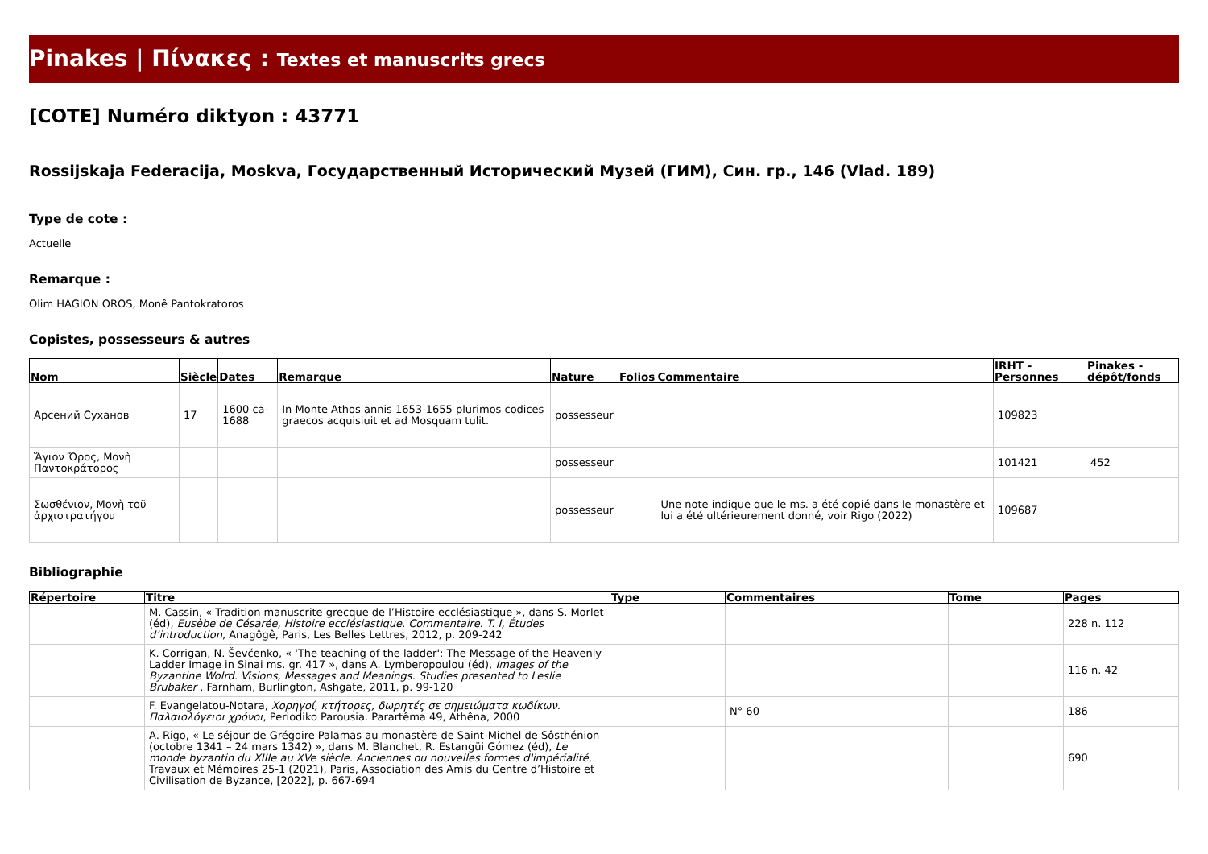Pinakes | Πίνακες : Textes et manuscrits grecs
[COTE] Numéro diktyon : 43771
Rossijskaja Federacija, Moskva, Государственный Исторический Музей (ГИМ), Син. гр., 146 (Vlad. 189)
Type de cote :
Actuelle
Remarque :
Olim HAGION OROS, Monê Pantokratoros
Copistes, possesseurs & autres
| Nom | Siècle | Dates | Remarque | Nature | Folios | Commentaire | IRHT - Personnes | Pinakes - dépôt/fonds |
| --- | --- | --- | --- | --- | --- | --- | --- | --- |
| Арсений Суханов | 17 | 1600 ca-1688 | In Monte Athos annis 1653-1655 plurimos codices graecos acquisiuit et ad Mosquam tulit. | possesseur | | | 109823 | |
| Ἅγιον Ὄρος, Μονὴ Παντοκράτορος | | | | possesseur | | | 101421 | 452 |
| Σωσθένιον, Μονὴ τοῦ ἀρχιστρατήγου | | | | possesseur | | Une note indique que le ms. a été copié dans le monastère et lui a été ultérieurement donné, voir Rigo (2022) | 109687 | |
Bibliographie
| Répertoire | Titre | Type | Commentaires | Tome | Pages |
| --- | --- | --- | --- | --- | --- |
| | M. Cassin, « Tradition manuscrite grecque de l’Histoire ecclésiastique », dans S. Morlet (éd), Eusèbe de Césarée, Histoire ecclésiastique. Commentaire. T. I, Études d’introduction , Anagôgê, Paris, Les Belles Lettres, 2012, p. 209-242 | | | | 228 n. 112 |
| | K. Corrigan, N. Ševčenko, « 'The teaching of the ladder': The Message of the Heavenly Ladder Image in Sinai ms. gr. 417 », dans A. Lymberopoulou (éd), Images of the Byzantine Wolrd. Visions, Messages and Meanings. Studies presented to Leslie Brubaker , Farnham, Burlington, Ashgate, 2011, p. 99-120 | | | | 116 n. 42 |
| | F. Evangelatou-Notara, Χορηγοί, κτήτορες, δωρητές σε σημειώματα κωδίκων. Παλαιολόγειοι χρόνοι , Periodiko Parousia. Parartêma 49, Athêna, 2000 | | N° 60 | | 186 |
| | A. Rigo, « Le séjour de Grégoire Palamas au monastère de Saint-Michel de Sôsthénion (octobre 1341 – 24 mars 1342) », dans M. Blanchet, R. Estangüi Gómez (éd), Le monde byzantin du XIIIe au XVe siècle. Anciennes ou nouvelles formes d'impérialité , Travaux et Mémoires 25-1 (2021), Paris, Association des Amis du Centre d’Histoire et Civilisation de Byzance, [2022], p. 667-694 | | | | 690 |